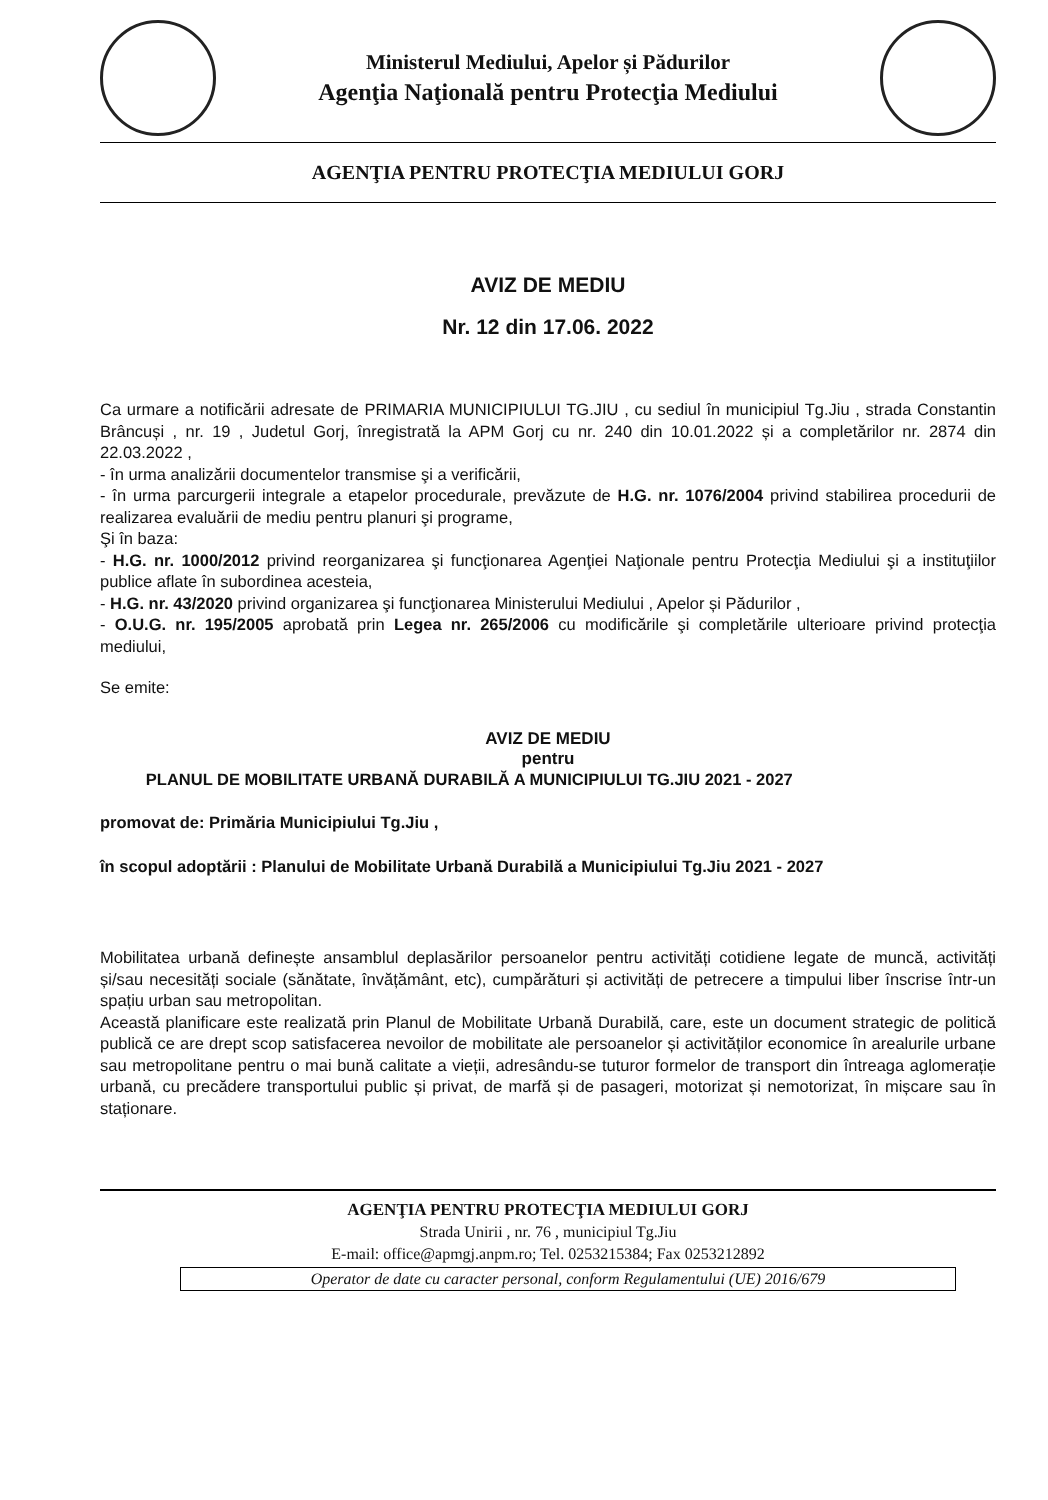Ministerul Mediului, Apelor și Pădurilor
Agenţia Naţională pentru Protecţia Mediului
AGENŢIA PENTRU PROTECŢIA MEDIULUI GORJ
AVIZ DE MEDIU
Nr. 12 din 17.06. 2022
Ca urmare a notificării adresate de PRIMARIA MUNICIPIULUI TG.JIU , cu sediul în municipiul Tg.Jiu , strada Constantin Brâncuși , nr. 19 , Judetul Gorj, înregistrată la APM Gorj cu nr. 240 din 10.01.2022 și a completărilor nr. 2874 din 22.03.2022 ,
- în urma analizării documentelor transmise şi a verificării,
- în urma parcurgerii integrale a etapelor procedurale, prevăzute de H.G. nr. 1076/2004 privind stabilirea procedurii de realizarea evaluării de mediu pentru planuri şi programe,
Şi în baza:
- H.G. nr. 1000/2012 privind reorganizarea şi funcţionarea Agenţiei Naţionale pentru Protecţia Mediului şi a instituţiilor publice aflate în subordinea acesteia,
- H.G. nr. 43/2020 privind organizarea şi funcţionarea Ministerului Mediului , Apelor și Pădurilor ,
- O.U.G. nr. 195/2005 aprobată prin Legea nr. 265/2006 cu modificările şi completările ulterioare privind protecţia mediului,
Se emite:
AVIZ DE MEDIU
pentru
PLANUL DE MOBILITATE URBANĂ DURABILĂ A MUNICIPIULUI TG.JIU 2021 - 2027
promovat de: Primăria Municipiului Tg.Jiu ,
în scopul adoptării : Planului de Mobilitate Urbană Durabilă a Municipiului Tg.Jiu 2021 - 2027
Mobilitatea urbană definește ansamblul deplasărilor persoanelor pentru activități cotidiene legate de muncă, activități și/sau necesități sociale (sănătate, învățământ, etc), cumpărături și activități de petrecere a timpului liber înscrise într-un spațiu urban sau metropolitan.
Această planificare este realizată prin Planul de Mobilitate Urbană Durabilă, care, este un document strategic de politică publică ce are drept scop satisfacerea nevoilor de mobilitate ale persoanelor și activităților economice în arealurile urbane sau metropolitane pentru o mai bună calitate a vieții, adresându-se tuturor formelor de transport din întreaga aglomerație urbană, cu precădere transportului public și privat, de marfă și de pasageri, motorizat și nemotorizat, în mișcare sau în staționare.
AGENŢIA PENTRU PROTECŢIA MEDIULUI GORJ
Strada Unirii , nr. 76 , municipiul Tg.Jiu
E-mail: office@apmgj.anpm.ro; Tel. 0253215384; Fax 0253212892
Operator de date cu caracter personal, conform Regulamentului (UE) 2016/679